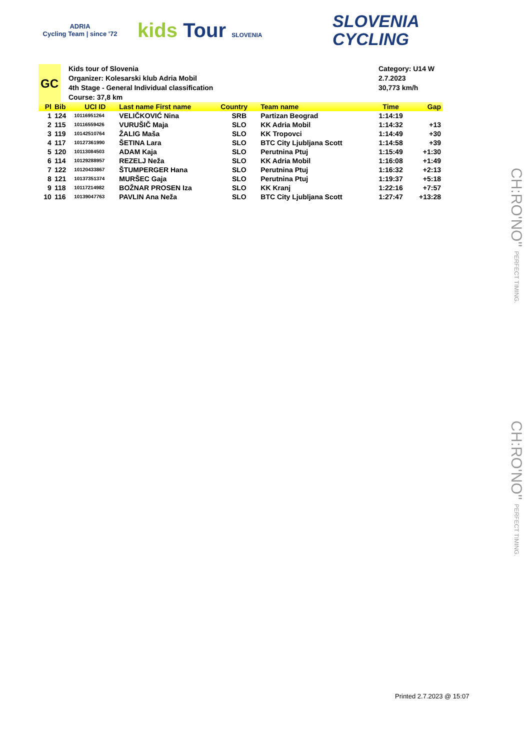ADRIA
Cycling Team | since '72
kids Tour SLOVENIA
SLOVENIA
CYCLING
GC
Kids tour of Slovenia
Organizer: Kolesarski klub Adria Mobil
4th Stage - General Individual classification
Course: 37,8 km
Category: U14 W
2.7.2023
30,773 km/h
| Pl | Bib | UCI ID | Last name First name | Country | Team name | Time | Gap |
| --- | --- | --- | --- | --- | --- | --- | --- |
| 1 | 124 | 10116951264 | VELIČKOVIĆ Nina | SRB | Partizan Beograd | 1:14:19 | |
| 2 | 115 | 10116559426 | VURUŠIČ Maja | SLO | KK Adria Mobil | 1:14:32 | +13 |
| 3 | 119 | 10142510764 | ŽALIG Maša | SLO | KK Tropovci | 1:14:49 | +30 |
| 4 | 117 | 10127361990 | ŠETINA Lara | SLO | BTC City Ljubljana Scott | 1:14:58 | +39 |
| 5 | 120 | 10113084503 | ADAM Kaja | SLO | Perutnina Ptuj | 1:15:49 | +1:30 |
| 6 | 114 | 10129288957 | REZELJ Neža | SLO | KK Adria Mobil | 1:16:08 | +1:49 |
| 7 | 122 | 10120433867 | ŠTUMPERGER Hana | SLO | Perutnina Ptuj | 1:16:32 | +2:13 |
| 8 | 121 | 10137351374 | MURŠEC Gaja | SLO | Perutnina Ptuj | 1:19:37 | +5:18 |
| 9 | 118 | 10117214982 | BOŽNAR PROSEN Iza | SLO | KK Kranj | 1:22:16 | +7:57 |
| 10 | 116 | 10139047763 | PAVLIN Ana Neža | SLO | BTC City Ljubljana Scott | 1:27:47 | +13:28 |
CH:RO'NO" PERFECT TIMING.
CH:RO'NO" PERFECT TIMING.
Printed 2.7.2023 @ 15:07